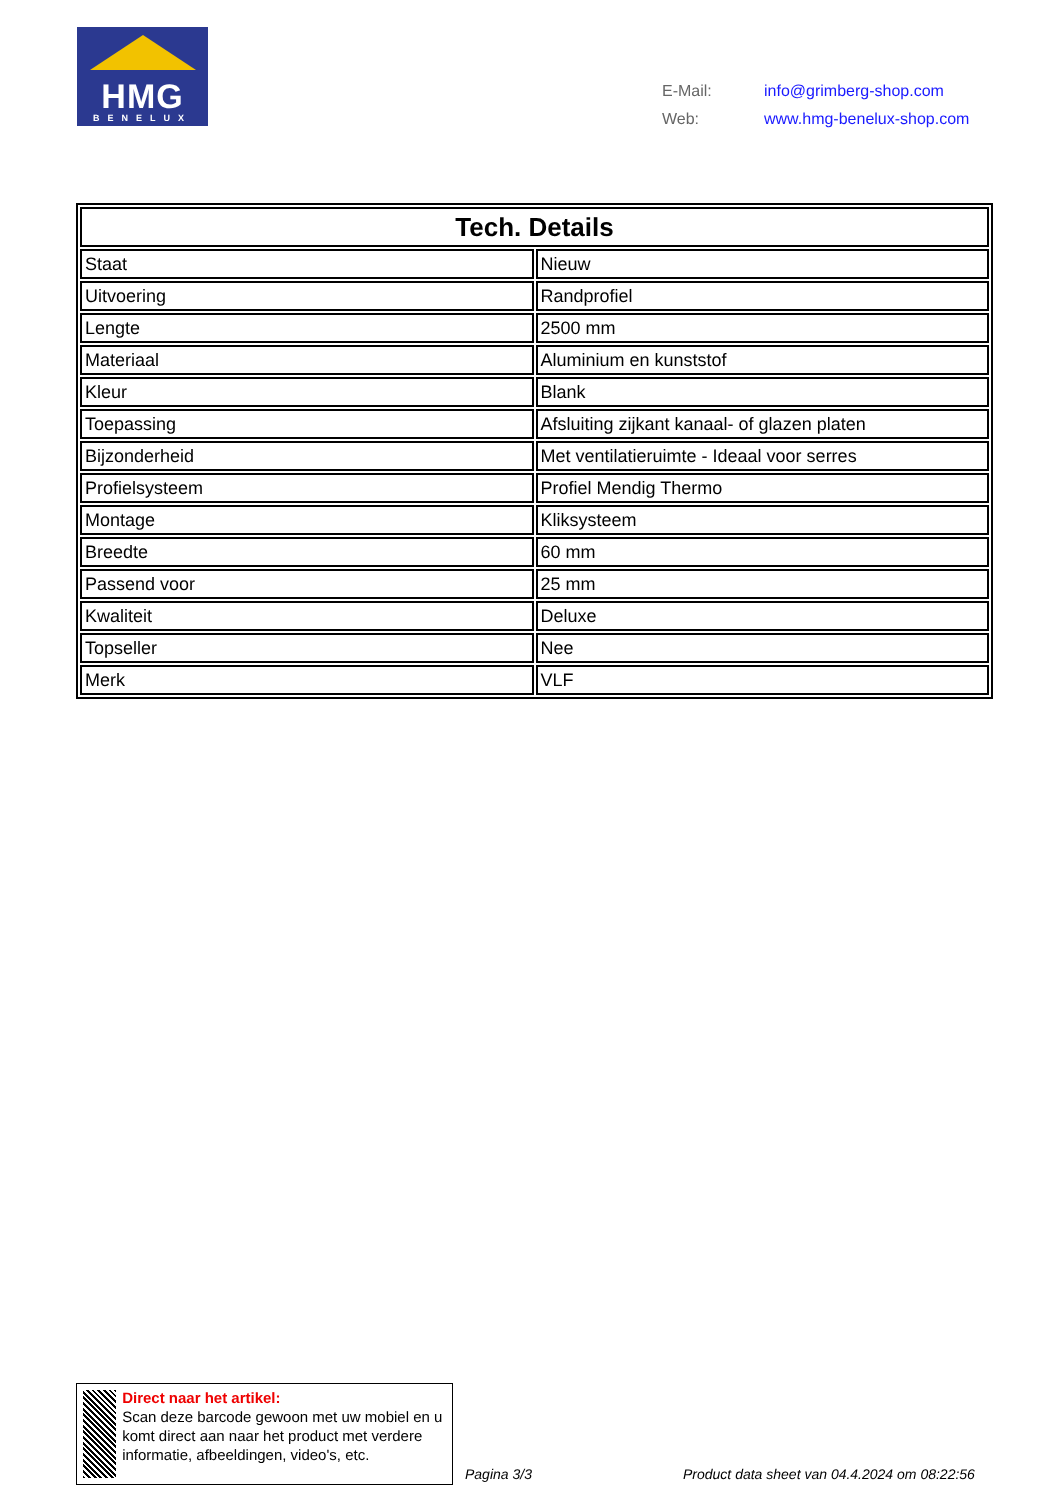HMG
BENELUX
| E-Mail: | info@grimberg-shop.com |
| Web: | www.hmg-benelux-shop.com |
| Tech. Details | |
| --- | --- |
| Staat | Nieuw |
| Uitvoering | Randprofiel |
| Lengte | 2500 mm |
| Materiaal | Aluminium en kunststof |
| Kleur | Blank |
| Toepassing | Afsluiting zijkant kanaal- of glazen platen |
| Bijzonderheid | Met ventilatieruimte - Ideaal voor serres |
| Profielsysteem | Profiel Mendig Thermo |
| Montage | Kliksysteem |
| Breedte | 60 mm |
| Passend voor | 25 mm |
| Kwaliteit | Deluxe |
| Topseller | Nee |
| Merk | VLF |
Direct naar het artikel:
Scan deze barcode gewoon met uw mobiel en u komt direct aan naar het product met verdere informatie, afbeeldingen, video's, etc.
Pagina 3/3
Product data sheet van 04.4.2024 om 08:22:56